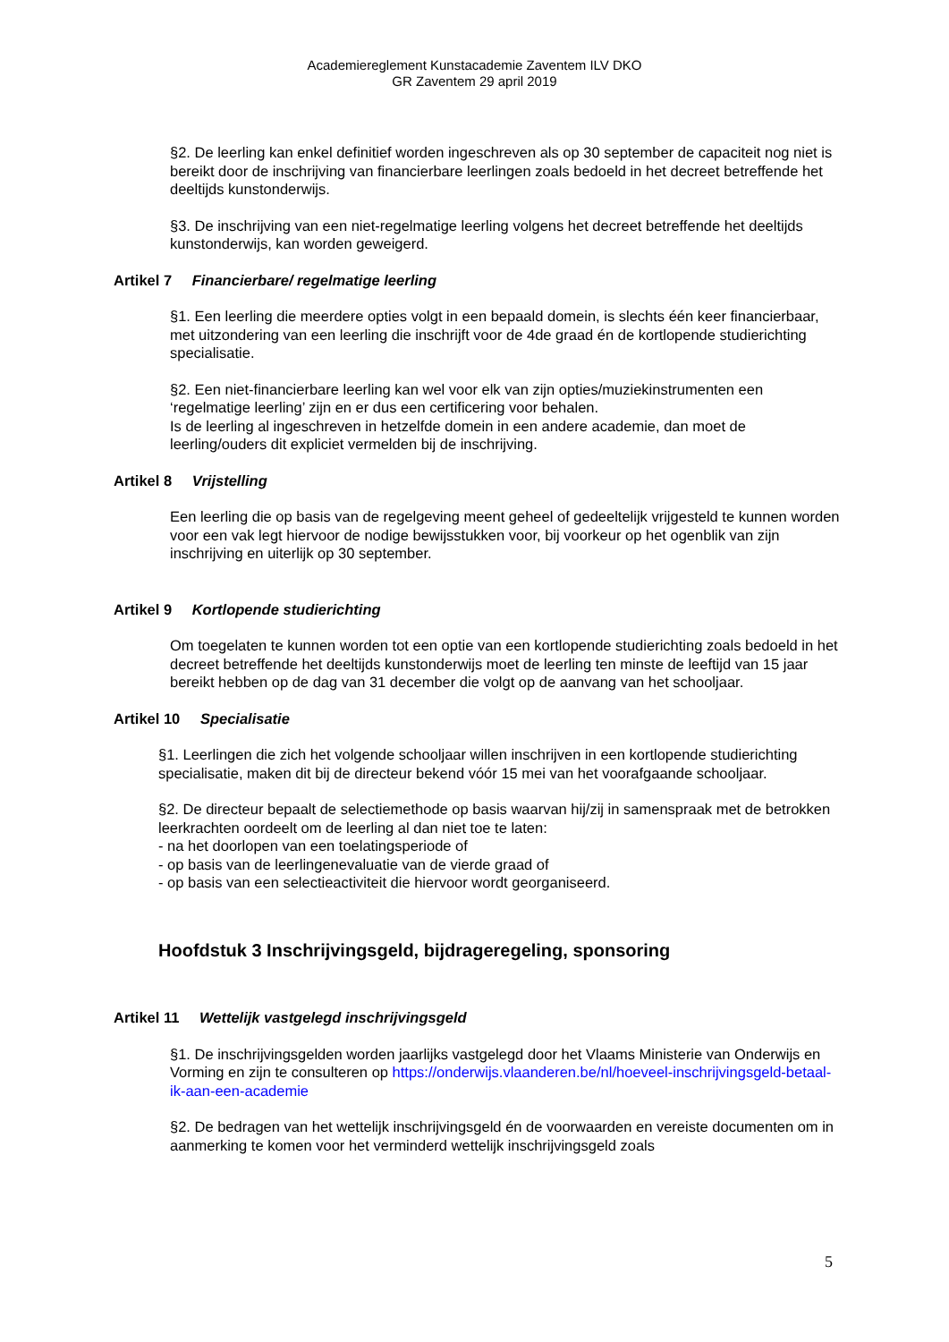Academiereglement Kunstacademie Zaventem ILV DKO
GR Zaventem 29 april 2019
§2. De leerling kan enkel definitief worden ingeschreven als op 30 september de capaciteit nog niet is bereikt door de inschrijving van financierbare leerlingen zoals bedoeld in het decreet betreffende het deeltijds kunstonderwijs.
§3. De inschrijving van een niet-regelmatige leerling volgens het decreet betreffende het deeltijds kunstonderwijs, kan worden geweigerd.
Artikel 7 Financierbare/ regelmatige leerling
§1. Een leerling die meerdere opties volgt in een bepaald domein, is slechts één keer financierbaar, met uitzondering van een leerling die inschrijft voor de 4de graad én de kortlopende studierichting specialisatie.
§2. Een niet-financierbare leerling kan wel voor elk van zijn opties/muziekinstrumenten een ‘regelmatige leerling’ zijn en er dus een certificering voor behalen.
Is de leerling al ingeschreven in hetzelfde domein in een andere academie, dan moet de leerling/ouders dit expliciet vermelden bij de inschrijving.
Artikel 8 Vrijstelling
Een leerling die op basis van de regelgeving meent geheel of gedeeltelijk vrijgesteld te kunnen worden voor een vak legt hiervoor de nodige bewijsstukken voor, bij voorkeur op het ogenblik van zijn inschrijving en uiterlijk op 30 september.
Artikel 9 Kortlopende studierichting
Om toegelaten te kunnen worden tot een optie van een kortlopende studierichting zoals bedoeld in het decreet betreffende het deeltijds kunstonderwijs moet de leerling ten minste de leeftijd van 15 jaar bereikt hebben op de dag van 31 december die volgt op de aanvang van het schooljaar.
Artikel 10 Specialisatie
§1. Leerlingen die zich het volgende schooljaar willen inschrijven in een kortlopende studierichting specialisatie, maken dit bij de directeur bekend vóór 15 mei van het voorafgaande schooljaar.
§2. De directeur bepaalt de selectiemethode op basis waarvan hij/zij in samenspraak met de betrokken leerkrachten oordeelt om de leerling al dan niet toe te laten:
- na het doorlopen van een toelatingsperiode of
- op basis van de leerlingenevaluatie van de vierde graad of
- op basis van een selectieactiviteit die hiervoor wordt georganiseerd.
Hoofdstuk 3 Inschrijvingsgeld, bijdrageregeling, sponsoring
Artikel 11 Wettelijk vastgelegd inschrijvingsgeld
§1. De inschrijvingsgelden worden jaarlijks vastgelegd door het Vlaams Ministerie van Onderwijs en Vorming en zijn te consulteren op https://onderwijs.vlaanderen.be/nl/hoeveel-inschrijvingsgeld-betaal-ik-aan-een-academie
§2. De bedragen van het wettelijk inschrijvingsgeld én de voorwaarden en vereiste documenten om in aanmerking te komen voor het verminderd wettelijk inschrijvingsgeld zoals
5